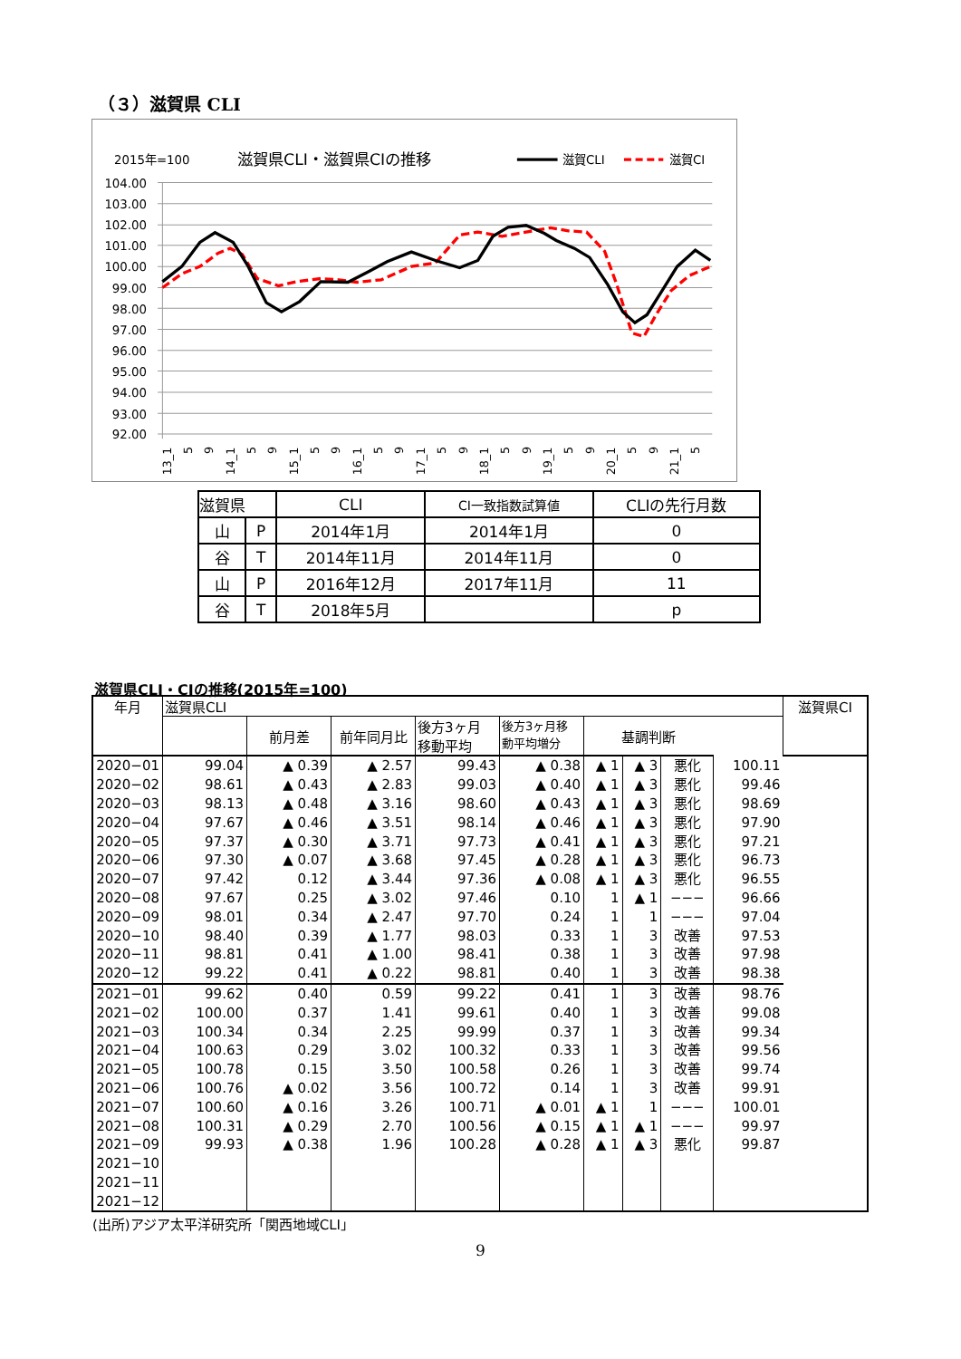（３）滋賀県 CLI
2015年=100
滋賀県CLI・滋賀県CIの推移
滋賀CLI
滋賀CI
104.00
103.00
102.00
101.00
100.00
99.00
98.00
97.00
96.00
95.00
94.00
93.00
92.00
13_1
5
9
14_1
5
9
15_1
5
9
16_1
5
9
17_1
5
9
18_1
5
9
19_1
5
9
20_1
5
9
21_1
5
| 滋賀県 | | CLI | CI一致指数試算値 | CLIの先行月数 |
| 山 | P | 2014年1月 | 2014年1月 | 0 |
| 谷 | T | 2014年11月 | 2014年11月 | 0 |
| 山 | P | 2016年12月 | 2017年11月 | 11 |
| 谷 | T | 2018年5月 | | p |
滋賀県CLI・CIの推移(2015年=100)
| 年月 | 滋賀県CLI | | | | | | | | | 滋賀県CI |
| --- | --- | --- | --- | --- | --- | --- | --- | --- | --- | --- |
| | | 前月差 | 前年同月比 | 後方3ヶ月 移動平均 | 後方3ヶ月移 動平均増分 | 基調判断 | | | | |
| 2020−01 | 99.04 | ▲ 0.39 | ▲ 2.57 | 99.43 | ▲ 0.38 | ▲ 1 | ▲ 3 | 悪化 | 100.11 | |
| 2020−02 | 98.61 | ▲ 0.43 | ▲ 2.83 | 99.03 | ▲ 0.40 | ▲ 1 | ▲ 3 | 悪化 | 99.46 | |
| 2020−03 | 98.13 | ▲ 0.48 | ▲ 3.16 | 98.60 | ▲ 0.43 | ▲ 1 | ▲ 3 | 悪化 | 98.69 | |
| 2020−04 | 97.67 | ▲ 0.46 | ▲ 3.51 | 98.14 | ▲ 0.46 | ▲ 1 | ▲ 3 | 悪化 | 97.90 | |
| 2020−05 | 97.37 | ▲ 0.30 | ▲ 3.71 | 97.73 | ▲ 0.41 | ▲ 1 | ▲ 3 | 悪化 | 97.21 | |
| 2020−06 | 97.30 | ▲ 0.07 | ▲ 3.68 | 97.45 | ▲ 0.28 | ▲ 1 | ▲ 3 | 悪化 | 96.73 | |
| 2020−07 | 97.42 | 0.12 | ▲ 3.44 | 97.36 | ▲ 0.08 | ▲ 1 | ▲ 3 | 悪化 | 96.55 | |
| 2020−08 | 97.67 | 0.25 | ▲ 3.02 | 97.46 | 0.10 | 1 | ▲ 1 | −−− | 96.66 | |
| 2020−09 | 98.01 | 0.34 | ▲ 2.47 | 97.70 | 0.24 | 1 | 1 | −−− | 97.04 | |
| 2020−10 | 98.40 | 0.39 | ▲ 1.77 | 98.03 | 0.33 | 1 | 3 | 改善 | 97.53 | |
| 2020−11 | 98.81 | 0.41 | ▲ 1.00 | 98.41 | 0.38 | 1 | 3 | 改善 | 97.98 | |
| 2020−12 | 99.22 | 0.41 | ▲ 0.22 | 98.81 | 0.40 | 1 | 3 | 改善 | 98.38 | |
| 2021−01 | 99.62 | 0.40 | 0.59 | 99.22 | 0.41 | 1 | 3 | 改善 | 98.76 | |
| 2021−02 | 100.00 | 0.37 | 1.41 | 99.61 | 0.40 | 1 | 3 | 改善 | 99.08 | |
| 2021−03 | 100.34 | 0.34 | 2.25 | 99.99 | 0.37 | 1 | 3 | 改善 | 99.34 | |
| 2021−04 | 100.63 | 0.29 | 3.02 | 100.32 | 0.33 | 1 | 3 | 改善 | 99.56 | |
| 2021−05 | 100.78 | 0.15 | 3.50 | 100.58 | 0.26 | 1 | 3 | 改善 | 99.74 | |
| 2021−06 | 100.76 | ▲ 0.02 | 3.56 | 100.72 | 0.14 | 1 | 3 | 改善 | 99.91 | |
| 2021−07 | 100.60 | ▲ 0.16 | 3.26 | 100.71 | ▲ 0.01 | ▲ 1 | 1 | −−− | 100.01 | |
| 2021−08 | 100.31 | ▲ 0.29 | 2.70 | 100.56 | ▲ 0.15 | ▲ 1 | ▲ 1 | −−− | 99.97 | |
| 2021−09 | 99.93 | ▲ 0.38 | 1.96 | 100.28 | ▲ 0.28 | ▲ 1 | ▲ 3 | 悪化 | 99.87 | |
| 2021−10 | | | | | | | | | | |
| 2021−11 | | | | | | | | | | |
| 2021−12 | | | | | | | | | | |
(出所)アジア太平洋研究所「関西地域CLI」
9